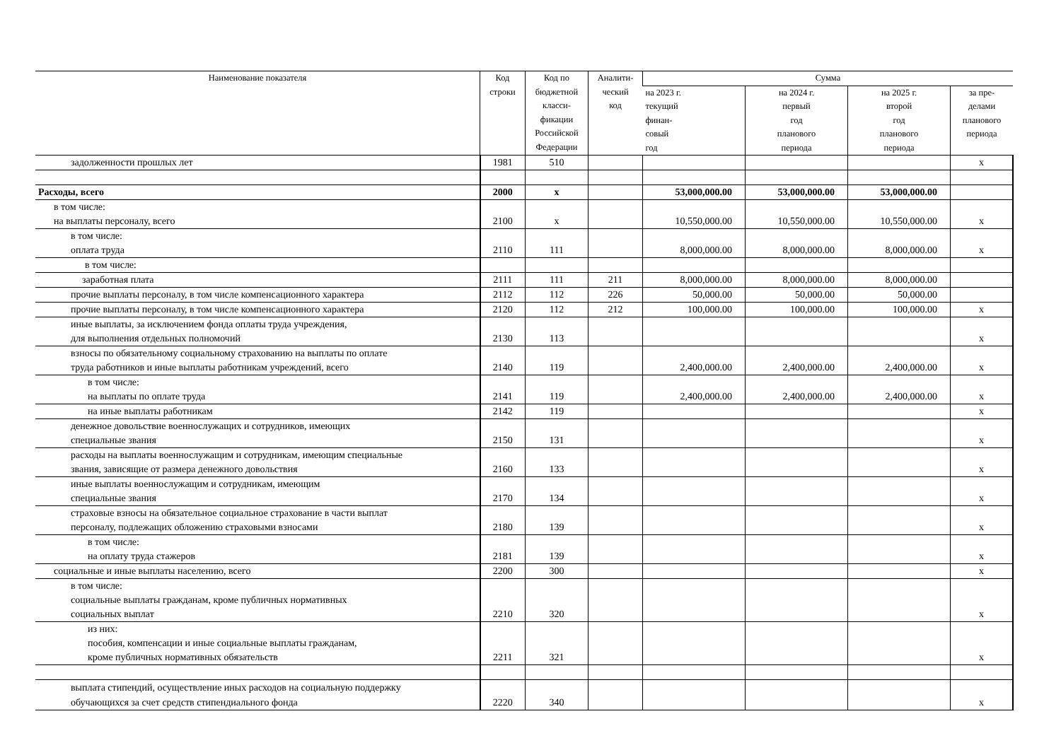| Наименование показателя | Код строки | Код по бюджетной класси- фикации Российской Федерации | Аналити- ческий код | Сумма | | | |
| --- | --- | --- | --- | --- | --- | --- | --- |
| | | | | на 2023 г. текущий финан- совый год | на 2024 г. первый год планового периода | на 2025 г. второй год планового периода | за пре- делами планового периода |
| задолженности прошлых лет | 1981 | 510 | | | | | х |
| Расходы, всего | 2000 | х | | 53,000,000.00 | 53,000,000.00 | 53,000,000.00 | |
| в том числе: на выплаты персоналу, всего | 2100 | х | | 10,550,000.00 | 10,550,000.00 | 10,550,000.00 | х |
| в том числе: оплата труда | 2110 | 111 | | 8,000,000.00 | 8,000,000.00 | 8,000,000.00 | х |
| в том числе: | | | | | | | |
| заработная плата | 2111 | 111 | 211 | 8,000,000.00 | 8,000,000.00 | 8,000,000.00 | |
| прочие выплаты персоналу, в том числе компенсационного характера | 2112 | 112 | 226 | 50,000.00 | 50,000.00 | 50,000.00 | |
| прочие выплаты персоналу, в том числе компенсационного характера | 2120 | 112 | 212 | 100,000.00 | 100,000.00 | 100,000.00 | х |
| иные выплаты, за исключением фонда оплаты труда учреждения, для выполнения отдельных полномочий | 2130 | 113 | | | | | х |
| взносы по обязательному социальному страхованию на выплаты по оплате труда работников и иные выплаты работникам учреждений, всего | 2140 | 119 | | 2,400,000.00 | 2,400,000.00 | 2,400,000.00 | х |
| в том числе: на выплаты по оплате труда | 2141 | 119 | | 2,400,000.00 | 2,400,000.00 | 2,400,000.00 | х |
| на иные выплаты работникам | 2142 | 119 | | | | | х |
| денежное довольствие военнослужащих и сотрудников, имеющих специальные звания | 2150 | 131 | | | | | х |
| расходы на выплаты военнослужащим и сотрудникам, имеющим специальные звания, зависящие от размера денежного довольствия | 2160 | 133 | | | | | х |
| иные выплаты военнослужащим и сотрудникам, имеющим специальные звания | 2170 | 134 | | | | | х |
| страховые взносы на обязательное социальное страхование в части выплат персоналу, подлежащих обложению страховыми взносами | 2180 | 139 | | | | | х |
| в том числе: на оплату труда стажеров | 2181 | 139 | | | | | х |
| социальные и иные выплаты населению, всего | 2200 | 300 | | | | | х |
| в том числе: социальные выплаты гражданам, кроме публичных нормативных социальных выплат | 2210 | 320 | | | | | х |
| из них: пособия, компенсации и иные социальные выплаты гражданам, кроме публичных нормативных обязательств | 2211 | 321 | | | | | х |
| выплата стипендий, осуществление иных расходов на социальную поддержку обучающихся за счет средств стипендиального фонда | 2220 | 340 | | | | | х |